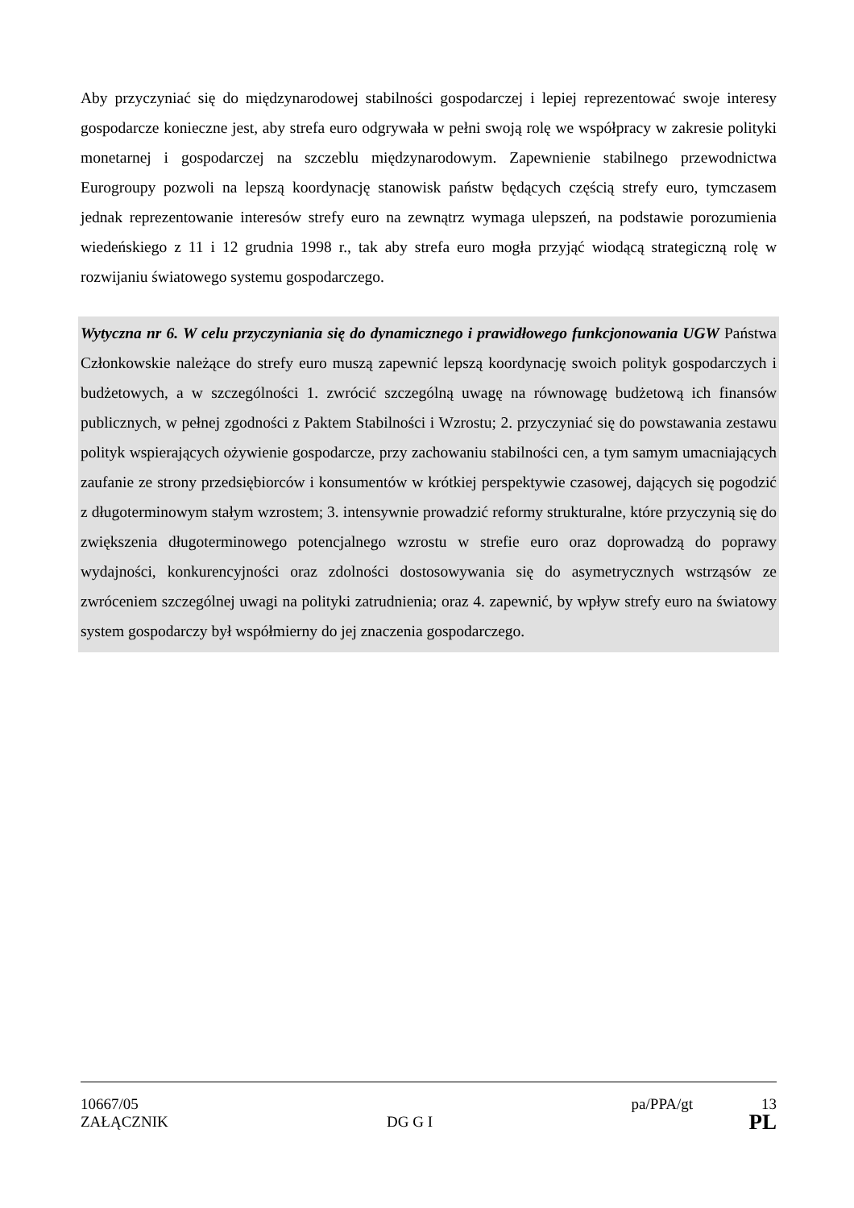Aby przyczyniać się do międzynarodowej stabilności gospodarczej i lepiej reprezentować swoje interesy gospodarcze konieczne jest, aby strefa euro odgrywała w pełni swoją rolę we współpracy w zakresie polityki monetarnej i gospodarczej na szczeblu międzynarodowym. Zapewnienie stabilnego przewodnictwa Eurogroupy pozwoli na lepszą koordynację stanowisk państw będących częścią strefy euro, tymczasem jednak reprezentowanie interesów strefy euro na zewnątrz wymaga ulepszeń, na podstawie porozumienia wiedeńskiego z 11 i 12 grudnia 1998 r., tak aby strefa euro mogła przyjąć wiodącą strategiczną rolę w rozwijaniu światowego systemu gospodarczego.
Wytyczna nr 6. W celu przyczyniania się do dynamicznego i prawidłowego funkcjonowania UGW Państwa Członkowskie należące do strefy euro muszą zapewnić lepszą koordynację swoich polityk gospodarczych i budżetowych, a w szczególności 1. zwrócić szczególną uwagę na równowagę budżetową ich finansów publicznych, w pełnej zgodności z Paktem Stabilności i Wzrostu; 2. przyczyniać się do powstawania zestawu polityk wspierających ożywienie gospodarcze, przy zachowaniu stabilności cen, a tym samym umacniających zaufanie ze strony przedsiębiorców i konsumentów w krótkiej perspektywie czasowej, dających się pogodzić z długoterminowym stałym wzrostem; 3. intensywnie prowadzić reformy strukturalne, które przyczynią się do zwiększenia długoterminowego potencjalnego wzrostu w strefie euro oraz doprowadzą do poprawy wydajności, konkurencyjności oraz zdolności dostosowywania się do asymetrycznych wstrząsów ze zwróceniem szczególnej uwagi na polityki zatrudnienia; oraz 4. zapewnić, by wpływ strefy euro na światowy system gospodarczy był współmierny do jej znaczenia gospodarczego.
10667/05 pa/PPA/gt 13
ZAŁĄCZNIK DG G I PL